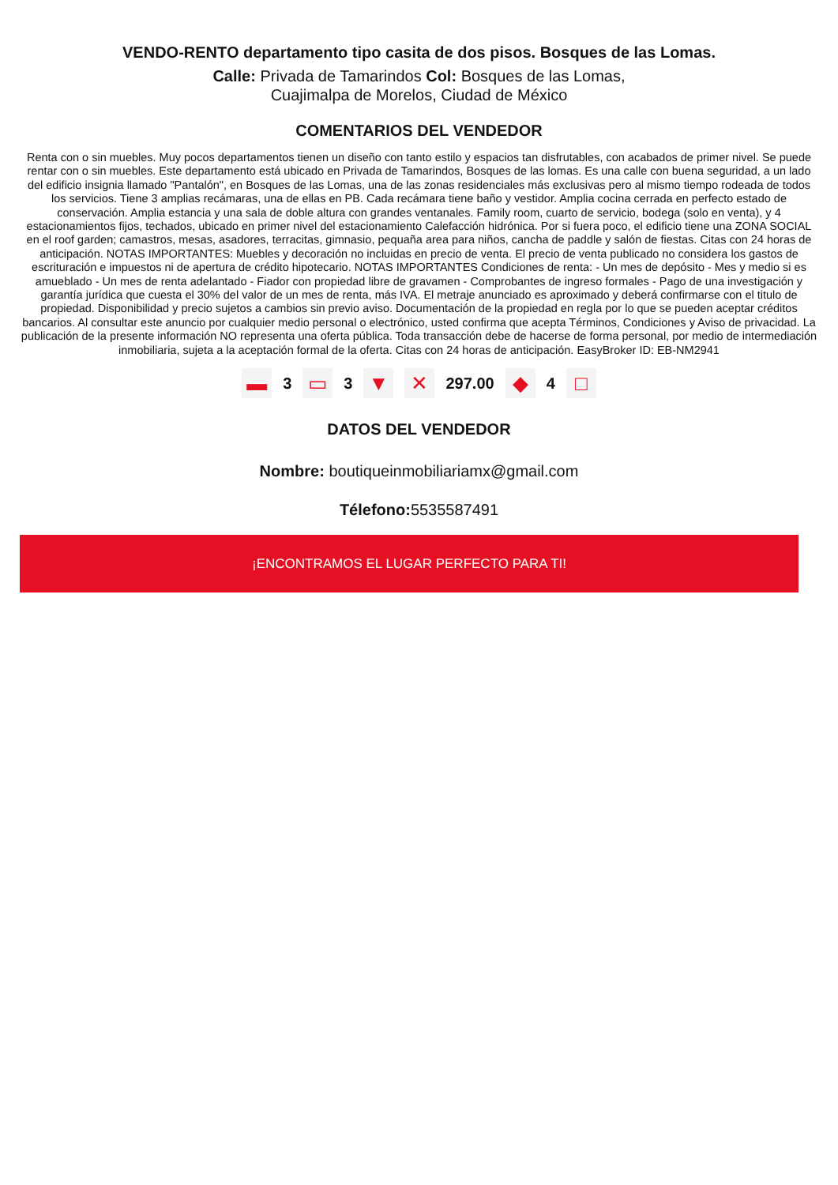VENDO-RENTO departamento tipo casita de dos pisos. Bosques de las Lomas.
Calle: Privada de Tamarindos Col: Bosques de las Lomas,
Cuajimalpa de Morelos, Ciudad de México
COMENTARIOS DEL VENDEDOR
Renta con o sin muebles. Muy pocos departamentos tienen un diseño con tanto estilo y espacios tan disfrutables, con acabados de primer nivel. Se puede rentar con o sin muebles. Este departamento está ubicado en Privada de Tamarindos, Bosques de las lomas. Es una calle con buena seguridad, a un lado del edificio insignia llamado "Pantalón", en Bosques de las Lomas, una de las zonas residenciales más exclusivas pero al mismo tiempo rodeada de todos los servicios. Tiene 3 amplias recámaras, una de ellas en PB. Cada recámara tiene baño y vestidor. Amplia cocina cerrada en perfecto estado de conservación. Amplia estancia y una sala de doble altura con grandes ventanales. Family room, cuarto de servicio, bodega (solo en venta), y 4 estacionamientos fijos, techados, ubicado en primer nivel del estacionamiento Calefacción hidrónica. Por si fuera poco, el edificio tiene una ZONA SOCIAL en el roof garden; camastros, mesas, asadores, terracitas, gimnasio, pequaña area para niños, cancha de paddle y salón de fiestas. Citas con 24 horas de anticipación. NOTAS IMPORTANTES: Muebles y decoración no incluidas en precio de venta. El precio de venta publicado no considera los gastos de escrituración e impuestos ni de apertura de crédito hipotecario. NOTAS IMPORTANTES Condiciones de renta: - Un mes de depósito - Mes y medio si es amueblado - Un mes de renta adelantado - Fiador con propiedad libre de gravamen - Comprobantes de ingreso formales - Pago de una investigación y garantía jurídica que cuesta el 30% del valor de un mes de renta, más IVA. El metraje anunciado es aproximado y deberá confirmarse con el titulo de propiedad. Disponibilidad y precio sujetos a cambios sin previo aviso. Documentación de la propiedad en regla por lo que se pueden aceptar créditos bancarios. Al consultar este anuncio por cualquier medio personal o electrónico, usted confirma que acepta Términos, Condiciones y Aviso de privacidad. La publicación de la presente información NO representa una oferta pública. Toda transacción debe de hacerse de forma personal, por medio de intermediación inmobiliaria, sujeta a la aceptación formal de la oferta. Citas con 24 horas de anticipación. EasyBroker ID: EB-NM2941
▬ 3 ▭ 3 ▼ ✕ 297.00 ◆ 4 □
DATOS DEL VENDEDOR
Nombre: boutiqueinmobiliariamx@gmail.com
Télefono: 5535587491
¡ENCONTRAMOS EL LUGAR PERFECTO PARA TI!